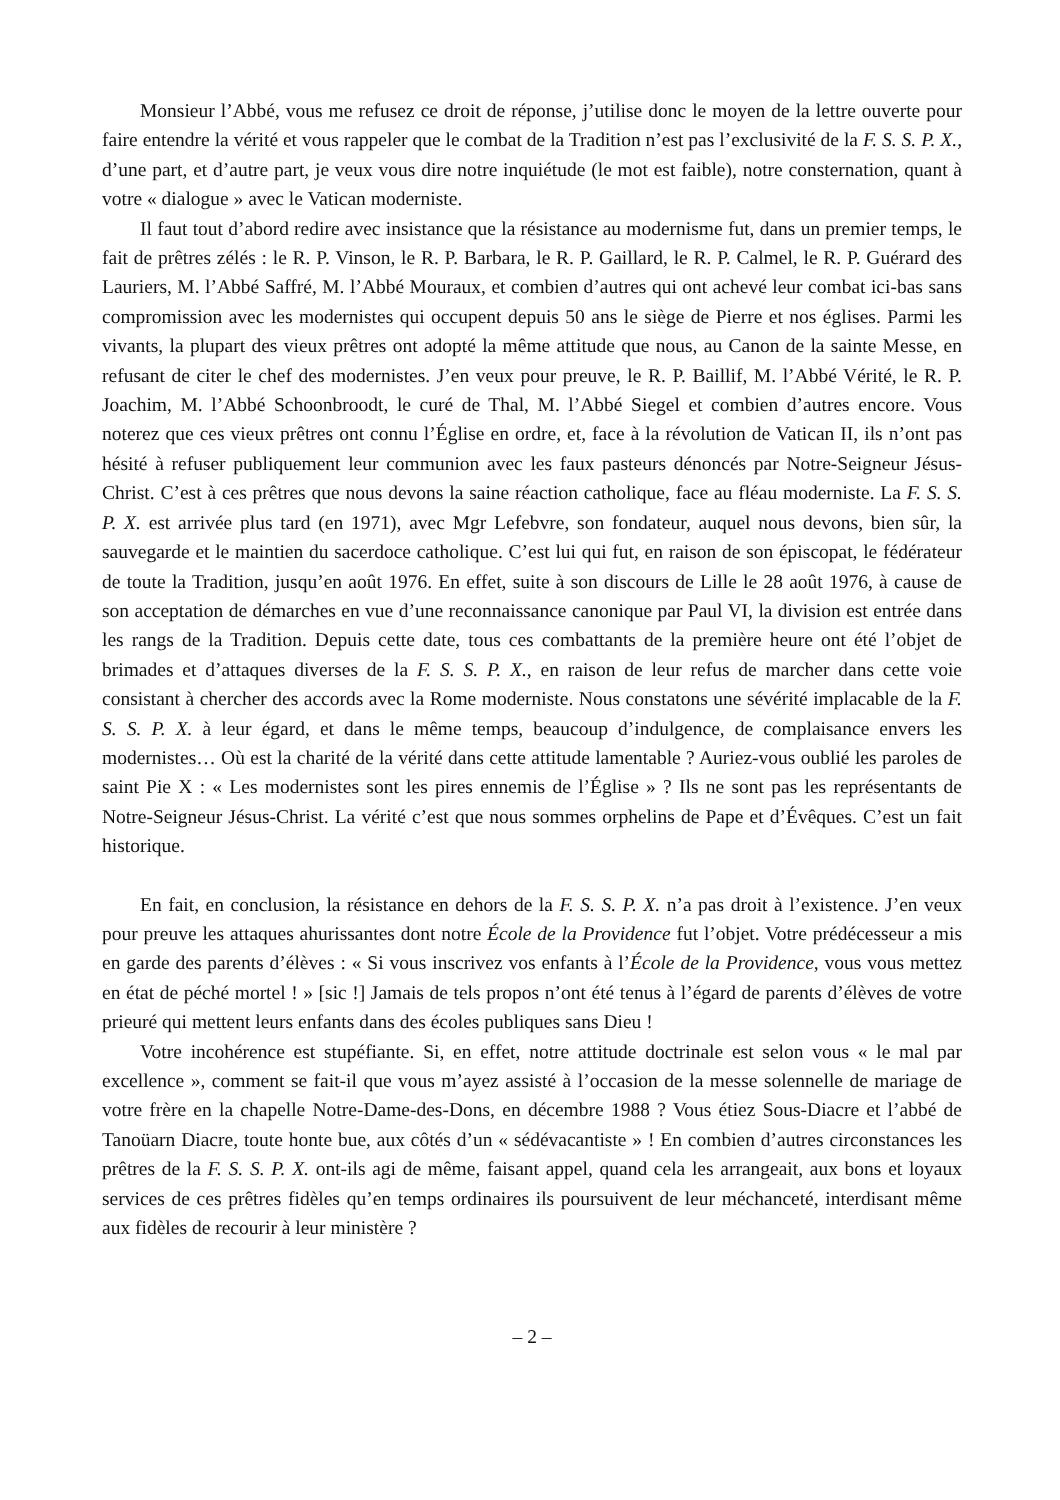Monsieur l’Abbé, vous me refusez ce droit de réponse, j’utilise donc le moyen de la lettre ouverte pour faire entendre la vérité et vous rappeler que le combat de la Tradition n’est pas l’exclusivité de la F. S. S. P. X., d’une part, et d’autre part, je veux vous dire notre inquiétude (le mot est faible), notre consternation, quant à votre « dialogue » avec le Vatican moderniste.
Il faut tout d’abord redire avec insistance que la résistance au modernisme fut, dans un premier temps, le fait de prêtres zélés : le R. P. Vinson, le R. P. Barbara, le R. P. Gaillard, le R. P. Calmel, le R. P. Guérard des Lauriers, M. l’Abbé Saffré, M. l’Abbé Mouraux, et combien d’autres qui ont achevé leur combat ici-bas sans compromission avec les modernistes qui occupent depuis 50 ans le siège de Pierre et nos églises. Parmi les vivants, la plupart des vieux prêtres ont adopté la même attitude que nous, au Canon de la sainte Messe, en refusant de citer le chef des modernistes. J’en veux pour preuve, le R. P. Baillif, M. l’Abbé Vérité, le R. P. Joachim, M. l’Abbé Schoonbroodt, le curé de Thal, M. l’Abbé Siegel et combien d’autres encore. Vous noterez que ces vieux prêtres ont connu l’Église en ordre, et, face à la révolution de Vatican II, ils n’ont pas hésité à refuser publiquement leur communion avec les faux pasteurs dénoncés par Notre-Seigneur Jésus-Christ. C’est à ces prêtres que nous devons la saine réaction catholique, face au fléau moderniste. La F. S. S. P. X. est arrivée plus tard (en 1971), avec Mgr Lefebvre, son fondateur, auquel nous devons, bien sûr, la sauvegarde et le maintien du sacerdoce catholique. C’est lui qui fut, en raison de son épiscopat, le fédérateur de toute la Tradition, jusqu’en août 1976. En effet, suite à son discours de Lille le 28 août 1976, à cause de son acceptation de démarches en vue d’une reconnaissance canonique par Paul VI, la division est entrée dans les rangs de la Tradition. Depuis cette date, tous ces combattants de la première heure ont été l’objet de brimades et d’attaques diverses de la F. S. S. P. X., en raison de leur refus de marcher dans cette voie consistant à chercher des accords avec la Rome moderniste. Nous constatons une sévérité implacable de la F. S. S. P. X. à leur égard, et dans le même temps, beaucoup d’indulgence, de complaisance envers les modernistes… Où est la charité de la vérité dans cette attitude lamentable ? Auriez-vous oublié les paroles de saint Pie X : « Les modernistes sont les pires ennemis de l’Église » ? Ils ne sont pas les représentants de Notre-Seigneur Jésus-Christ. La vérité c’est que nous sommes orphelins de Pape et d’Évêques. C’est un fait historique.
En fait, en conclusion, la résistance en dehors de la F. S. S. P. X. n’a pas droit à l’existence. J’en veux pour preuve les attaques ahurissantes dont notre École de la Providence fut l’objet. Votre prédécesseur a mis en garde des parents d’élèves : « Si vous inscrivez vos enfants à l’École de la Providence, vous vous mettez en état de péché mortel ! » [sic !] Jamais de tels propos n’ont été tenus à l’égard de parents d’élèves de votre prieuré qui mettent leurs enfants dans des écoles publiques sans Dieu !
Votre incohérence est stupéfiante. Si, en effet, notre attitude doctrinale est selon vous « le mal par excellence », comment se fait-il que vous m’ayez assisté à l’occasion de la messe solennelle de mariage de votre frère en la chapelle Notre-Dame-des-Dons, en décembre 1988 ? Vous étiez Sous-Diacre et l’abbé de Tanoüarn Diacre, toute honte bue, aux côtés d’un « sédévacantiste » ! En combien d’autres circonstances les prêtres de la F. S. S. P. X. ont-ils agi de même, faisant appel, quand cela les arrangeait, aux bons et loyaux services de ces prêtres fidèles qu’en temps ordinaires ils poursuivent de leur méchanceté, interdisant même aux fidèles de recourir à leur ministère ?
– 2 –